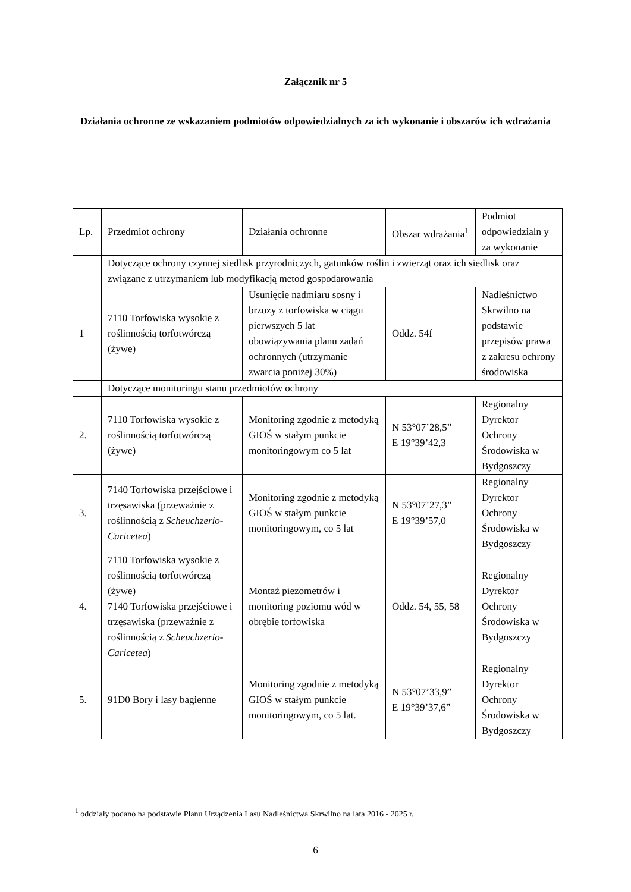Załącznik nr 5
Działania ochronne ze wskazaniem podmiotów odpowiedzialnych za ich wykonanie i obszarów ich wdrażania
| Lp. | Przedmiot ochrony | Działania ochronne | Obszar wdrażania<sup>1</sup> | Podmiot odpowiedzialn y za wykonanie |
| | Dotyczące ochrony czynnej siedlisk przyrodniczych, gatunków roślin i zwierząt oraz ich siedlisk oraz związane z utrzymaniem lub modyfikacją metod gospodarowania | | | |
| 1 | 7110 Torfowiska wysokie z roślinnością torfotwórczą (żywe) | Usunięcie nadmiaru sosny i brzozy z torfowiska w ciągu pierwszych 5 lat obowiązywania planu zadań ochronnych (utrzymanie zwarcia poniżej 30%) | Oddz. 54f | Nadleśnictwo Skrwilno na podstawie przepisów prawa z zakresu ochrony środowiska |
| | Dotyczące monitoringu stanu przedmiotów ochrony | | | |
| 2. | 7110 Torfowiska wysokie z roślinnością torfotwórczą (żywe) | Monitoring zgodnie z metodyką GIOŚ w stałym punkcie monitoringowym co 5 lat | N 53°07’28,5” E 19°39’42,3 | Regionalny Dyrektor Ochrony Środowiska w Bydgoszczy |
| 3. | 7140 Torfowiska przejściowe i trzęsawiska (przeważnie z roślinnością z Scheuchzerio-Caricetea ) | Monitoring zgodnie z metodyką GIOŚ w stałym punkcie monitoringowym, co 5 lat | N 53°07’27,3” E 19°39’57,0 | Regionalny Dyrektor Ochrony Środowiska w Bydgoszczy |
| 4. | 7110 Torfowiska wysokie z roślinnością torfotwórczą (żywe) 7140 Torfowiska przejściowe i trzęsawiska (przeważnie z roślinnością z Scheuchzerio-Caricetea ) | Montaż piezometrów i monitoring poziomu wód w obrębie torfowiska | Oddz. 54, 55, 58 | Regionalny Dyrektor Ochrony Środowiska w Bydgoszczy |
| 5. | 91D0 Bory i lasy bagienne | Monitoring zgodnie z metodyką GIOŚ w stałym punkcie monitoringowym, co 5 lat. | N 53°07’33,9” E 19°39’37,6” | Regionalny Dyrektor Ochrony Środowiska w Bydgoszczy |
<sup>1</sup> oddziały podano na podstawie Planu Urządzenia Lasu Nadleśnictwa Skrwilno na lata 2016 - 2025 r.
6